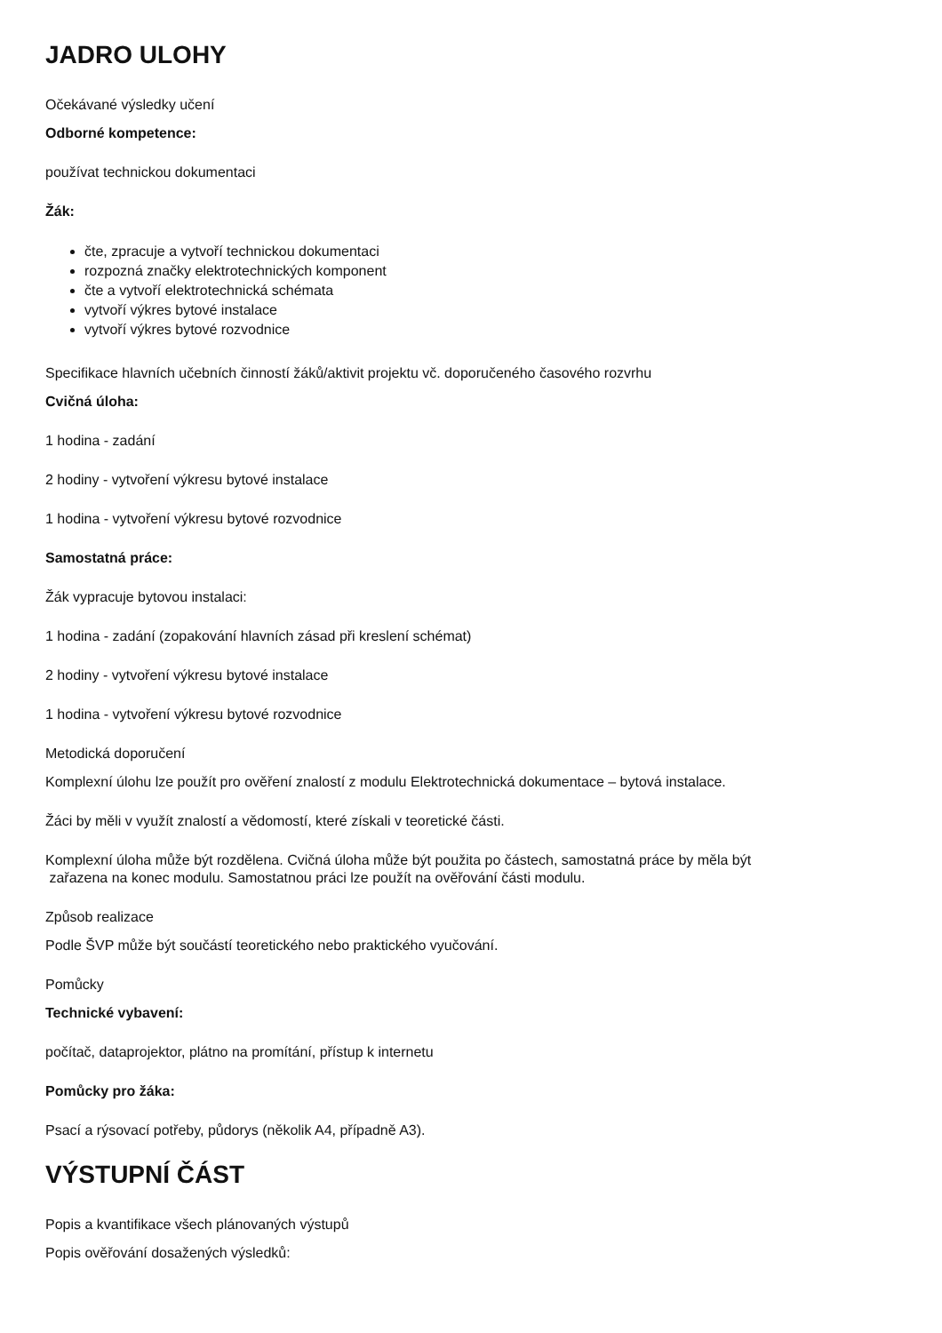JADRO ULOHY
Očekávané výsledky učení
Odborné kompetence:
používat technickou dokumentaci
Žák:
čte, zpracuje a vytvoří technickou dokumentaci
rozpozná značky elektrotechnických komponent
čte a vytvoří elektrotechnická schémata
vytvoří výkres bytové instalace
vytvoří výkres bytové rozvodnice
Specifikace hlavních učebních činností žáků/aktivit projektu vč. doporučeného časového rozvrhu
Cvičná úloha:
1 hodina - zadání
2 hodiny - vytvoření výkresu bytové instalace
1 hodina - vytvoření výkresu bytové rozvodnice
Samostatná práce:
Žák vypracuje bytovou instalaci:
1 hodina - zadání (zopakování hlavních zásad při kreslení schémat)
2 hodiny - vytvoření výkresu bytové instalace
1 hodina - vytvoření výkresu bytové rozvodnice
Metodická doporučení
Komplexní úlohu lze použít pro ověření znalostí z modulu Elektrotechnická dokumentace – bytová instalace.
Žáci by měli v využít znalostí a vědomostí, které získali v teoretické části.
Komplexní úloha může být rozdělena. Cvičná úloha může být použita po částech, samostatná práce by měla být
zařazena na konec modulu. Samostatnou práci lze použít na ověřování části modulu.
Způsob realizace
Podle ŠVP může být součástí teoretického nebo praktického vyučování.
Pomůcky
Technické vybavení:
počítač, dataprojektor, plátno na promítání, přístup k internetu
Pomůcky pro žáka:
Psací a rýsovací potřeby, půdorys (několik A4, případně A3).
VÝSTUPNÍ ČÁST
Popis a kvantifikace všech plánovaných výstupů
Popis ověřování dosažených výsledků: